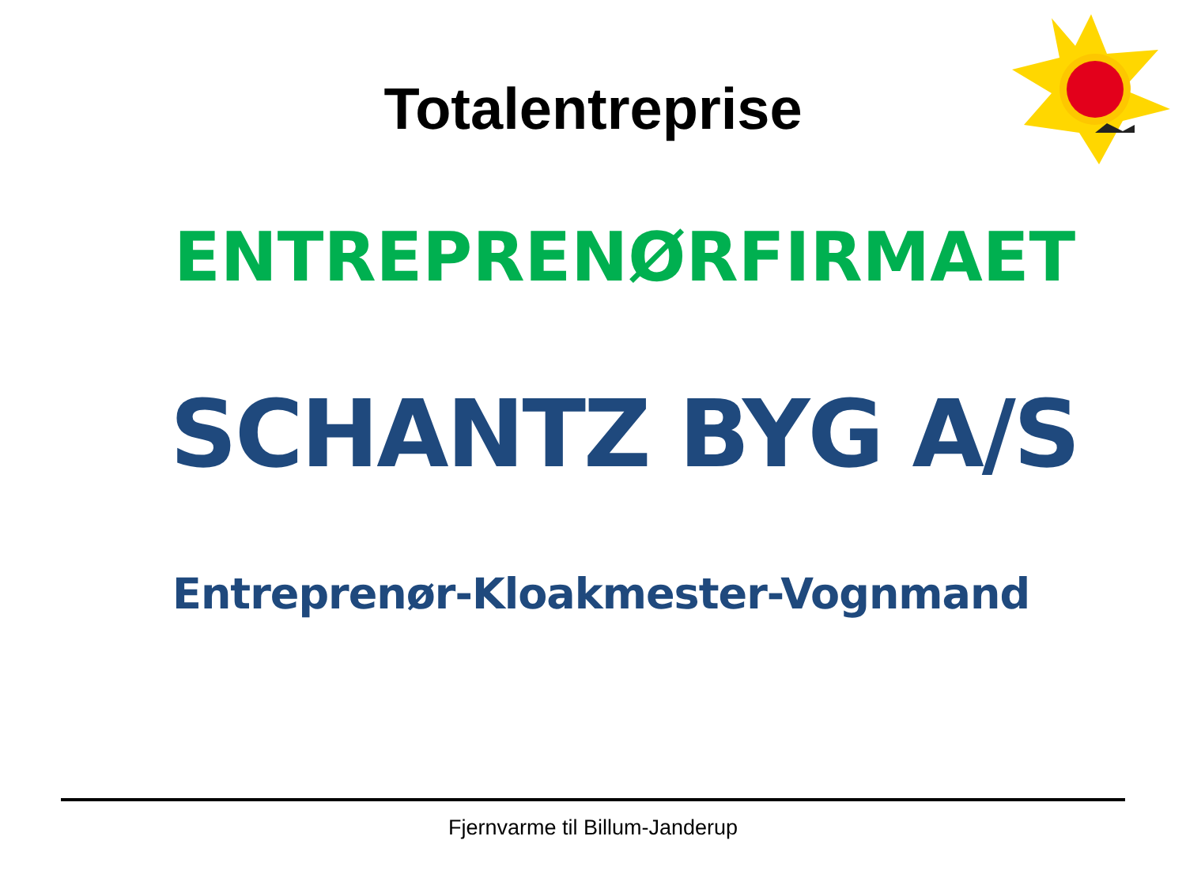Totalentreprise
ENTREPRENØRFIRMAET
SCHANTZ BYG A/S
Entreprenør-Kloakmester-Vognmand
Fjernvarme til Billum-Janderup